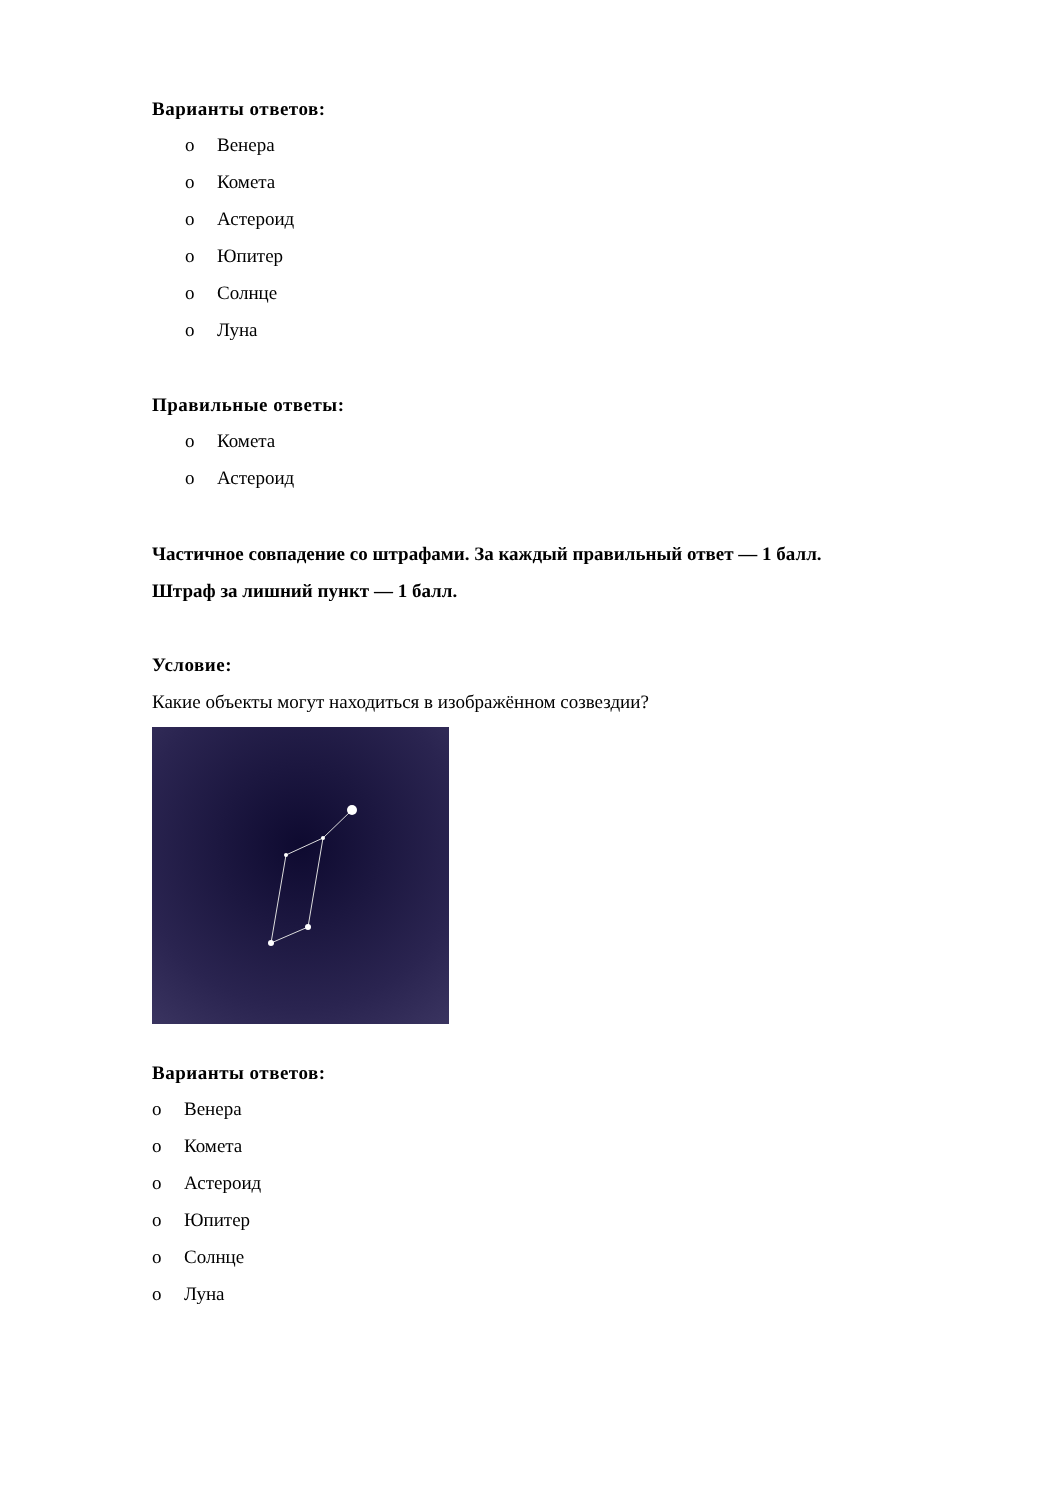Варианты ответов:
o Венера
o Комета
o Астероид
o Юпитер
o Солнце
o Луна
Правильные ответы:
o Комета
o Астероид
Частичное совпадение со штрафами. За каждый правильный ответ — 1 балл.
Штраф за лишний пункт — 1 балл.
Условие:
Какие объекты могут находиться в изображённом созвездии?
Варианты ответов:
o Венера
o Комета
o Астероид
o Юпитер
o Солнце
o Луна